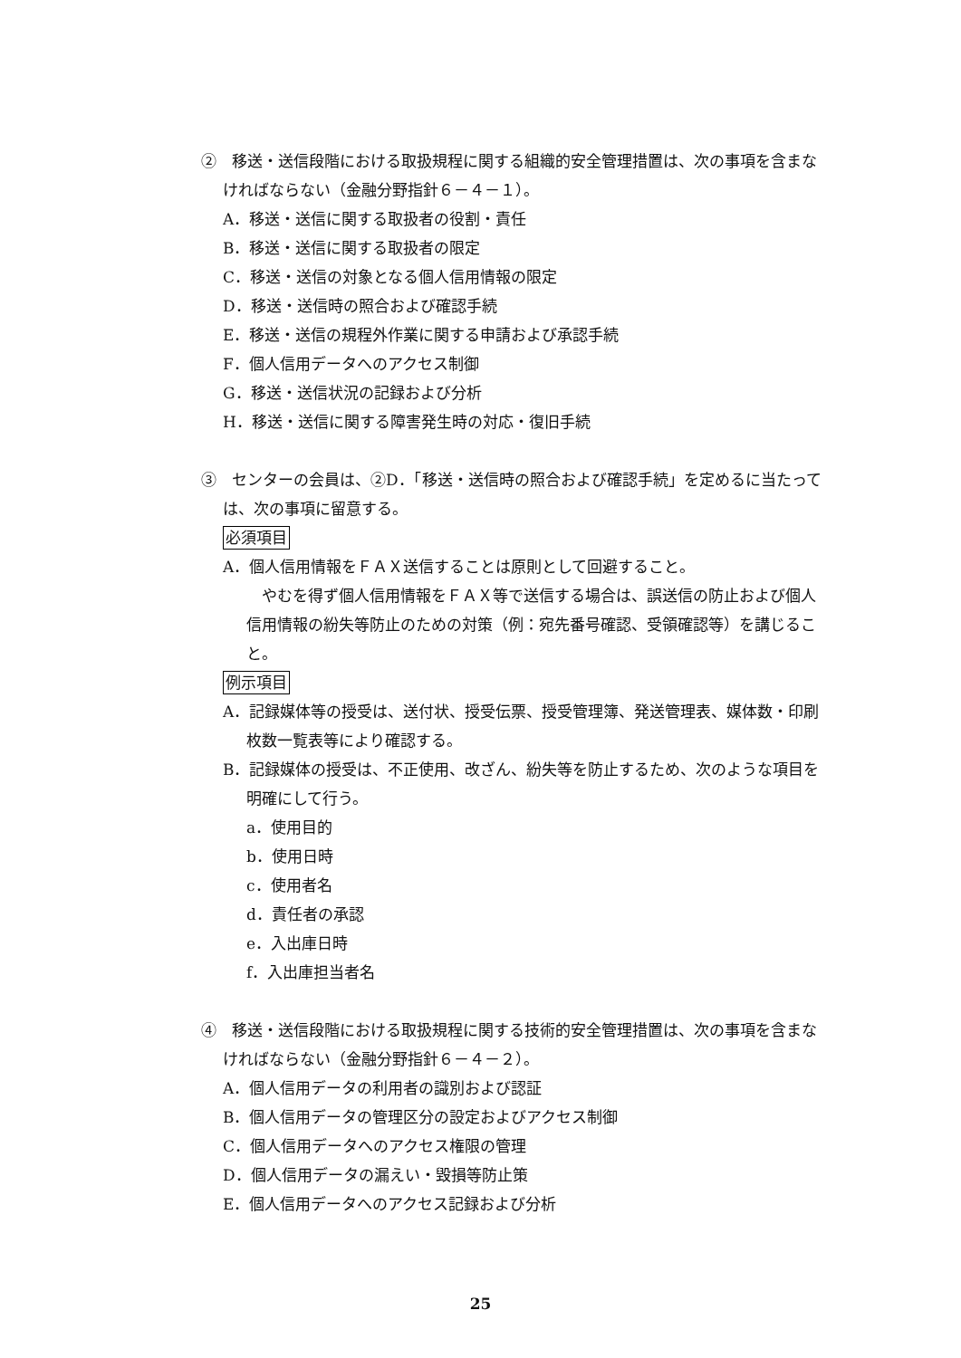②　移送・送信段階における取扱規程に関する組織的安全管理措置は、次の事項を含まなければならない（金融分野指針６－４－１）。
A．移送・送信に関する取扱者の役割・責任
B．移送・送信に関する取扱者の限定
C．移送・送信の対象となる個人信用情報の限定
D．移送・送信時の照合および確認手続
E．移送・送信の規程外作業に関する申請および承認手続
F．個人信用データへのアクセス制御
G．移送・送信状況の記録および分析
H．移送・送信に関する障害発生時の対応・復旧手続
③　センターの会員は、②D．「移送・送信時の照合および確認手続」を定めるに当たっては、次の事項に留意する。
必須項目
A．個人信用情報をＦＡＸ送信することは原則として回避すること。
　やむを得ず個人信用情報をＦＡＸ等で送信する場合は、誤送信の防止および個人信用情報の紛失等防止のための対策（例：宛先番号確認、受領確認等）を講じること。
例示項目
A．記録媒体等の授受は、送付状、授受伝票、授受管理簿、発送管理表、媒体数・印刷枚数一覧表等により確認する。
B．記録媒体の授受は、不正使用、改ざん、紛失等を防止するため、次のような項目を明確にして行う。
a．使用目的
b．使用日時
c．使用者名
d．責任者の承認
e．入出庫日時
f．入出庫担当者名
④　移送・送信段階における取扱規程に関する技術的安全管理措置は、次の事項を含まなければならない（金融分野指針６－４－２）。
A．個人信用データの利用者の識別および認証
B．個人信用データの管理区分の設定およびアクセス制御
C．個人信用データへのアクセス権限の管理
D．個人信用データの漏えい・毀損等防止策
E．個人信用データへのアクセス記録および分析
25